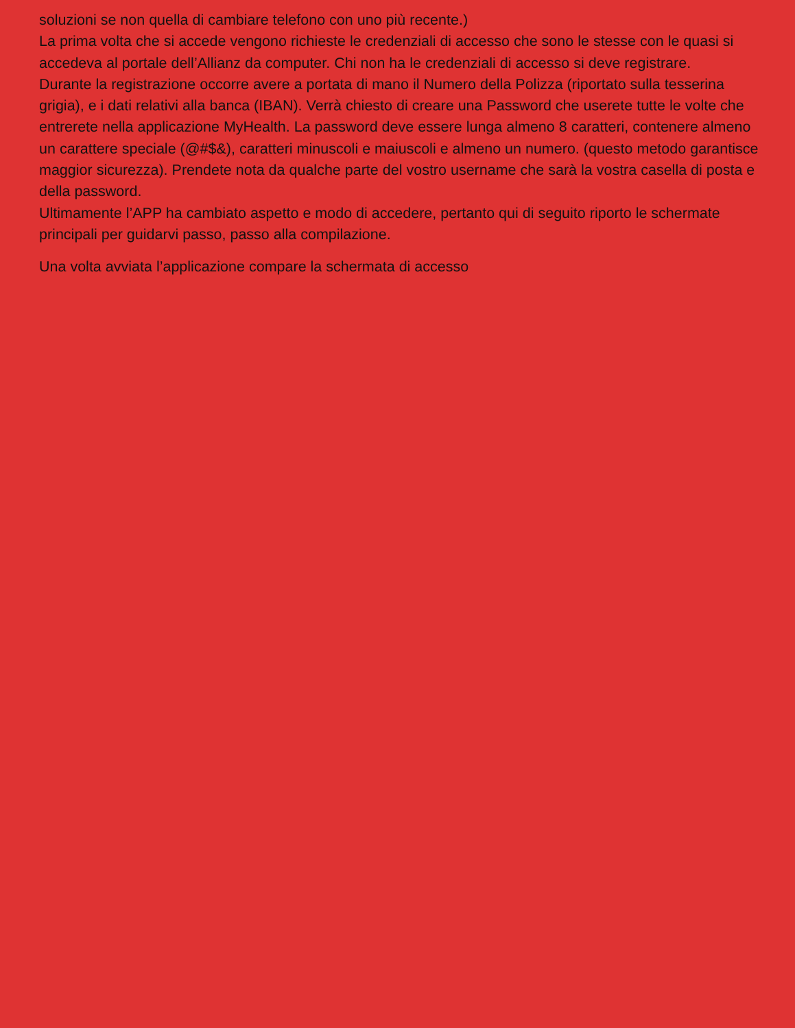soluzioni se non quella di cambiare telefono con uno più recente.)
La prima volta che si accede vengono richieste le credenziali di accesso che sono le stesse con le quasi si accedeva al portale dell’Allianz da computer. Chi non ha le credenziali di accesso si deve registrare.
Durante la registrazione occorre avere a portata di mano il Numero della Polizza (riportato sulla tesserina grigia), e i dati relativi alla banca (IBAN). Verrà chiesto di creare una Password che userete tutte le volte che entrerete nella applicazione MyHealth. La password deve essere lunga almeno 8 caratteri, contenere almeno un carattere speciale (@#$&), caratteri minuscoli e maiuscoli e almeno un numero. (questo metodo garantisce maggior sicurezza). Prendete nota da qualche parte del vostro username che sarà la vostra casella di posta e della password.
Ultimamente l’APP ha cambiato aspetto e modo di accedere, pertanto qui di seguito riporto le schermate principali per guidarvi passo, passo alla compilazione.
Una volta avviata l’applicazione compare la schermata di accesso